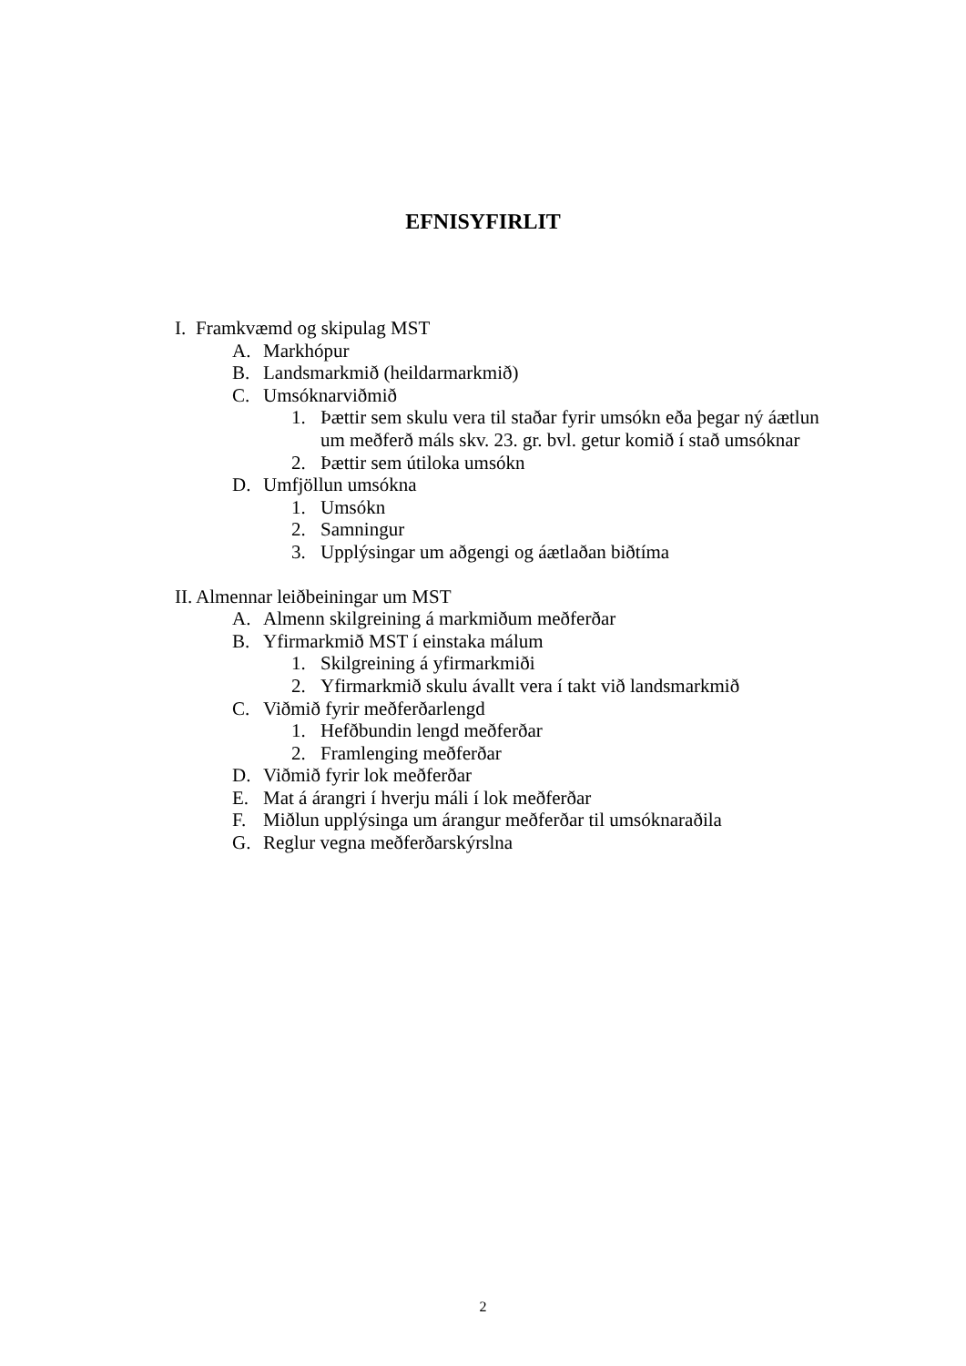EFNISYFIRLIT
I. Framkvæmd og skipulag MST
A. Markhópur
B. Landsmarkmið (heildarmarkmið)
C. Umsóknarviðmið
1. Þættir sem skulu vera til staðar fyrir umsókn eða þegar ný áætlun
um meðferð máls skv. 23. gr. bvl. getur komið í stað umsóknar
2. Þættir sem útiloka umsókn
D. Umfjöllun umsókna
1. Umsókn
2. Samningur
3. Upplýsingar um aðgengi og áætlaðan biðtíma
II. Almennar leiðbeiningar um MST
A. Almenn skilgreining á markmiðum meðferðar
B. Yfirmarkmið MST í einstaka málum
1. Skilgreining á yfirmarkmiði
2. Yfirmarkmið skulu ávallt vera í takt við landsmarkmið
C. Viðmið fyrir meðferðarlengd
1. Hefðbundin lengd meðferðar
2. Framlenging meðferðar
D. Viðmið fyrir lok meðferðar
E. Mat á árangri í hverju máli í lok meðferðar
F. Miðlun upplýsinga um árangur meðferðar til umsóknaraðila
G. Reglur vegna meðferðarskýrslna
2